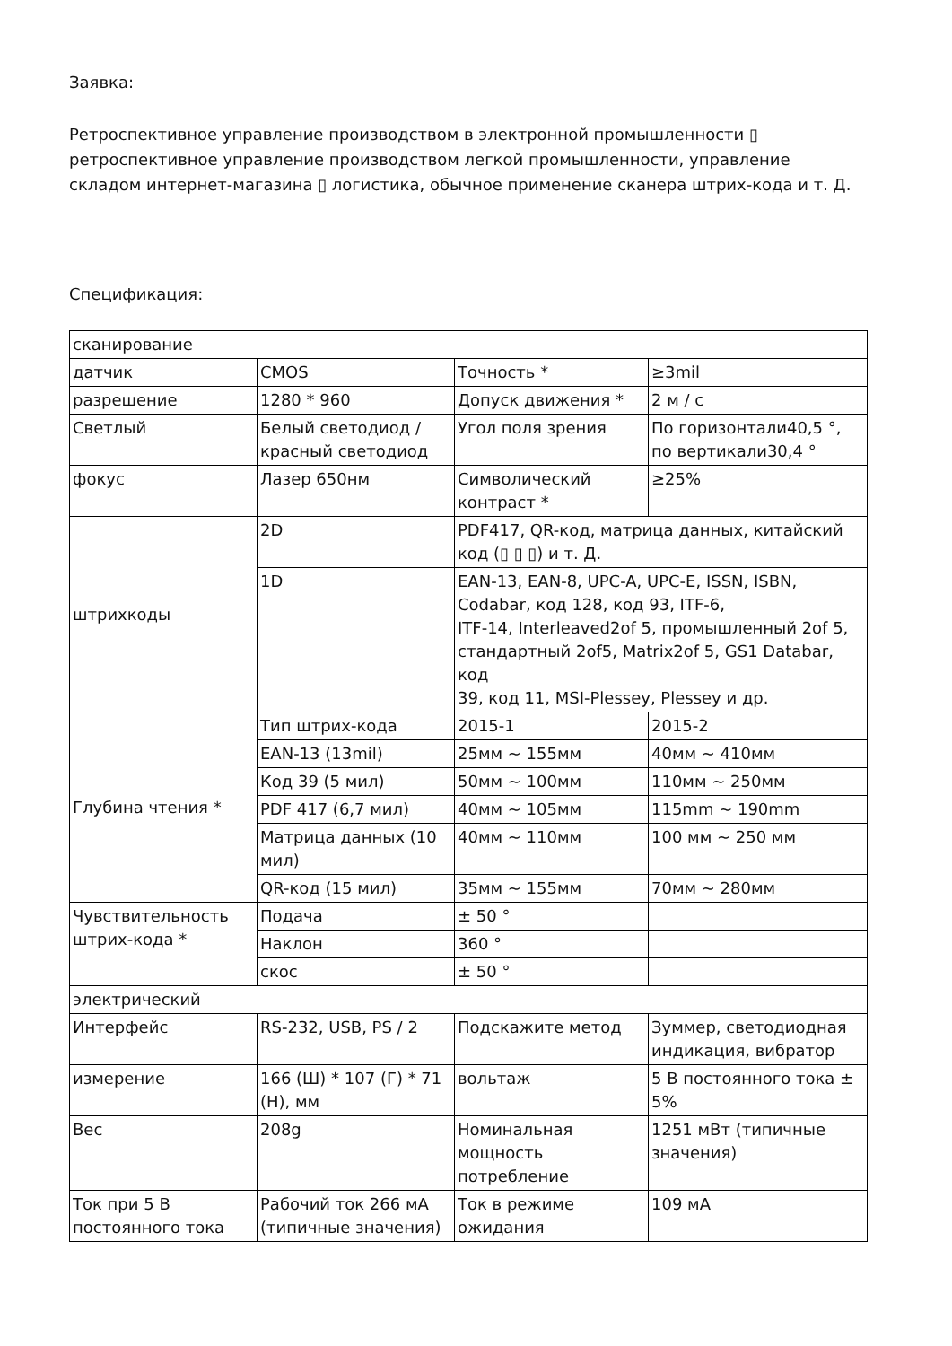Заявка:
Ретроспективное управление производством в электронной промышленности ▯ ретроспективное управление производством легкой промышленности, управление складом интернет-магазина ▯ логистика, обычное применение сканера штрих-кода и т. Д.
Спецификация:
| сканирование | | | |
| датчик | CMOS | Точность * | ≥3mil |
| разрешение | 1280 * 960 | Допуск движения * | 2 м / с |
| Светлый | Белый светодиод / красный светодиод | Угол поля зрения | По горизонтали40,5 °, по вертикали30,4 ° |
| фокус | Лазер 650нм | Символический контраст * | ≥25% |
| штрихкоды | 2D | PDF417, QR-код, матрица данных, китайский код (▯ ▯ ▯) и т. Д. | |
| | 1D | EAN-13, EAN-8, UPC-A, UPC-E, ISSN, ISBN, Codabar, код 128, код 93, ITF-6, ITF-14, Interleaved2of 5, промышленный 2of 5, стандартный 2of5, Matrix2of 5, GS1 Databar, код 39, код 11, MSI-Plessey, Plessey и др. | |
| Глубина чтения * | Тип штрих-кода | 2015-1 | 2015-2 |
| | EAN-13 (13mil) | 25мм ~ 155мм | 40мм ~ 410мм |
| | Код 39 (5 мил) | 50мм ~ 100мм | 110мм ~ 250мм |
| | PDF 417 (6,7 мил) | 40мм ~ 105мм | 115mm ~ 190mm |
| | Матрица данных (10 мил) | 40мм ~ 110мм | 100 мм ~ 250 мм |
| | QR-код (15 мил) | 35мм ~ 155мм | 70мм ~ 280мм |
| Чувствительность штрих-кода * | Подача | ± 50 ° | |
| | Наклон | 360 ° | |
| | скос | ± 50 ° | |
| электрический | | | |
| Интерфейс | RS-232, USB, PS / 2 | Подскажите метод | Зуммер, светодиодная индикация, вибратор |
| измерение | 166 (Ш) * 107 (Г) * 71 (Н), мм | вольтаж | 5 В постоянного тока ± 5% |
| Вес | 208g | Номинальная мощность потребление | 1251 мВт (типичные значения) |
| Ток при 5 В постоянного тока | Рабочий ток 266 мА (типичные значения) | Ток в режиме ожидания | 109 мА |